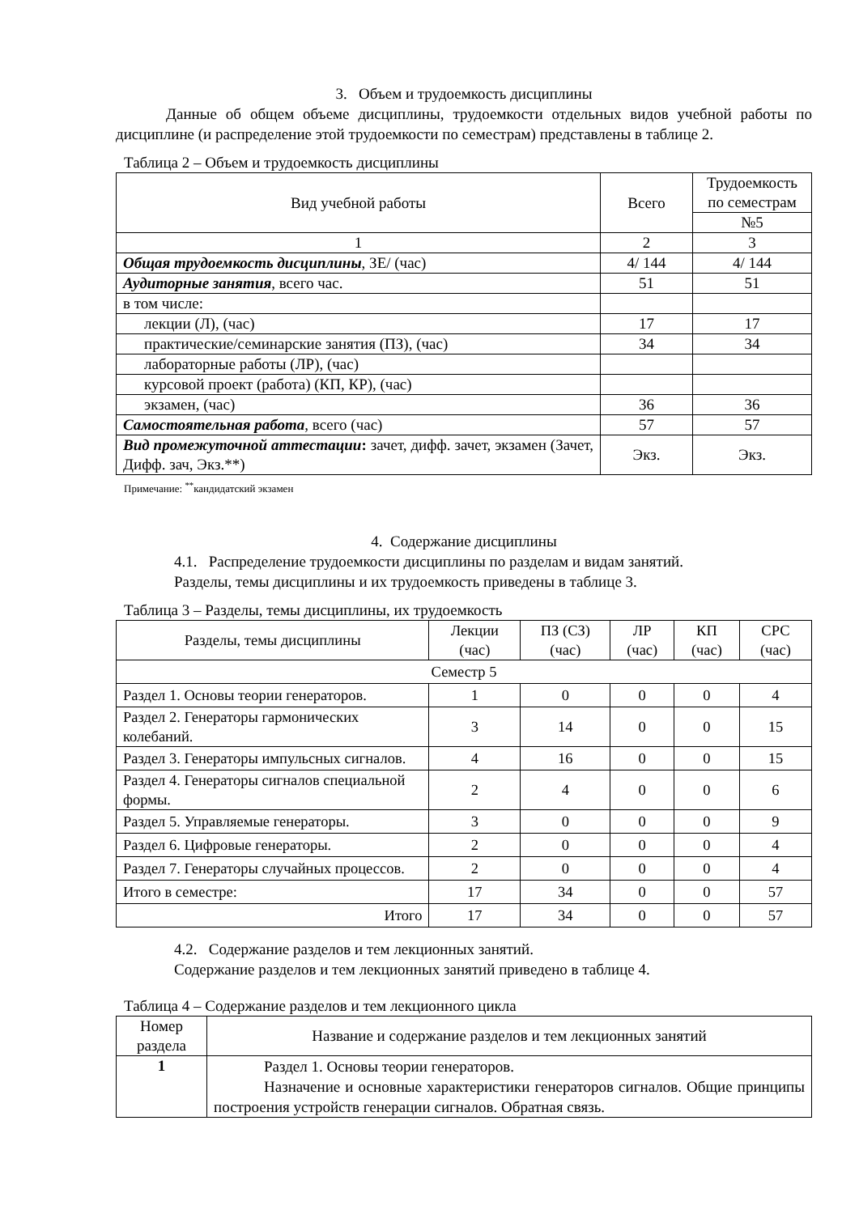3. Объем и трудоемкость дисциплины
Данные об общем объеме дисциплины, трудоемкости отдельных видов учебной работы по дисциплине (и распределение этой трудоемкости по семестрам) представлены в таблице 2.
Таблица 2 – Объем и трудоемкость дисциплины
| Вид учебной работы | Всего | Трудоемкость по семестрам |
| --- | --- | --- |
| | | №5 |
| 1 | 2 | 3 |
| Общая трудоемкость дисциплины , ЗЕ/ (час) | 4/ 144 | 4/ 144 |
| Аудиторные занятия , всего час. | 51 | 51 |
| в том числе: | | |
| лекции (Л), (час) | 17 | 17 |
| практические/семинарские занятия (ПЗ), (час) | 34 | 34 |
| лабораторные работы (ЛР), (час) | | |
| курсовой проект (работа) (КП, КР), (час) | | |
| экзамен, (час) | 36 | 36 |
| Самостоятельная работа , всего (час) | 57 | 57 |
| Вид промежуточной аттестации : зачет, дифф. зачет, экзамен (Зачет, Дифф. зач, Экз.**) | Экз. | Экз. |
Примечание: <sup>**</sup>кандидатский экзамен
4. Содержание дисциплины
4.1. Распределение трудоемкости дисциплины по разделам и видам занятий.
Разделы, темы дисциплины и их трудоемкость приведены в таблице 3.
Таблица 3 – Разделы, темы дисциплины, их трудоемкость
| Разделы, темы дисциплины | Лекции (час) | ПЗ (СЗ) (час) | ЛР (час) | КП (час) | СРС (час) |
| --- | --- | --- | --- | --- | --- |
| Семестр 5 | | | | | |
| Раздел 1. Основы теории генераторов. | 1 | 0 | 0 | 0 | 4 |
| Раздел 2. Генераторы гармонических колебаний. | 3 | 14 | 0 | 0 | 15 |
| Раздел 3. Генераторы импульсных сигналов. | 4 | 16 | 0 | 0 | 15 |
| Раздел 4. Генераторы сигналов специальной формы. | 2 | 4 | 0 | 0 | 6 |
| Раздел 5. Управляемые генераторы. | 3 | 0 | 0 | 0 | 9 |
| Раздел 6. Цифровые генераторы. | 2 | 0 | 0 | 0 | 4 |
| Раздел 7. Генераторы случайных процессов. | 2 | 0 | 0 | 0 | 4 |
| Итого в семестре: | 17 | 34 | 0 | 0 | 57 |
| Итого | 17 | 34 | 0 | 0 | 57 |
4.2. Содержание разделов и тем лекционных занятий.
Содержание разделов и тем лекционных занятий приведено в таблице 4.
Таблица 4 – Содержание разделов и тем лекционного цикла
| Номер раздела | Название и содержание разделов и тем лекционных занятий |
| --- | --- |
| 1 | Раздел 1. Основы теории генераторов. Назначение и основные характеристики генераторов сигналов. Общие принципы построения устройств генерации сигналов. Обратная связь. |